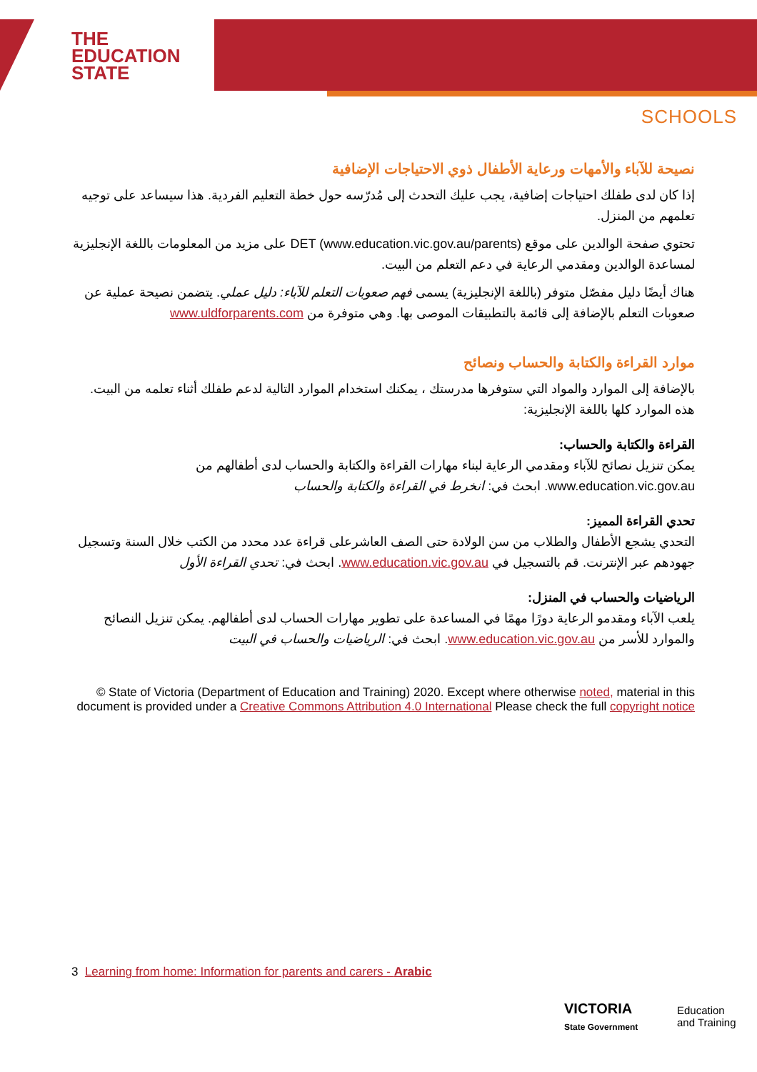THE
EDUCATION
STATE
SCHOOLS
نصيحة للآباء والأمهات ورعاية الأطفال ذوي الاحتياجات الإضافية
إذا كان لدى طفلك احتياجات إضافية، يجب عليك التحدث إلى مُدرّسه حول خطة التعليم الفردية. هذا سيساعد على توجيه تعلمهم من المنزل.
تحتوي صفحة الوالدين على موقع DET (www.education.vic.gov.au/parents) على مزيد من المعلومات باللغة الإنجليزية لمساعدة الوالدين ومقدمي الرعاية في دعم التعلم من البيت.
هناك أيضًا دليل مفصّل متوفر (باللغة الإنجليزية) يسمى فهم صعوبات التعلم للآباء: دليل عملي. يتضمن نصيحة عملية عن صعوبات التعلم بالإضافة إلى قائمة بالتطبيقات الموصى بها. وهي متوفرة من www.uldforparents.com
موارد القراءة والكتابة والحساب ونصائح
بالإضافة إلى الموارد والمواد التي ستوفرها مدرستك ، يمكنك استخدام الموارد التالية لدعم طفلك أثناء تعلمه من البيت. هذه الموارد كلها باللغة الإنجليزية:
القراءة والكتابة والحساب:
يمكن تنزيل نصائح للآباء ومقدمي الرعاية لبناء مهارات القراءة والكتابة والحساب لدى أطفالهم من www.education.vic.gov.au. ابحث في: انخرط في القراءة والكتابة والحساب
تحدي القراءة المميز:
التحدي يشجع الأطفال والطلاب من سن الولادة حتى الصف العاشرعلى قراءة عدد محدد من الكتب خلال السنة وتسجيل جهودهم عبر الإنترنت. قم بالتسجيل في www.education.vic.gov.au. ابحث في: تحدي القراءة الأول
الرياضيات والحساب في المنزل:
يلعب الآباء ومقدمو الرعاية دورًا مهمًا في المساعدة على تطوير مهارات الحساب لدى أطفالهم. يمكن تنزيل النصائح والموارد للأسر من www.education.vic.gov.au. ابحث في: الرياضيات والحساب في البيت
© State of Victoria (Department of Education and Training) 2020. Except where otherwise noted, material in this document is provided under a Creative Commons Attribution 4.0 International Please check the full copyright notice
3 Learning from home: Information for parents and carers - Arabic
VICTORIA
State Government
Education
and Training